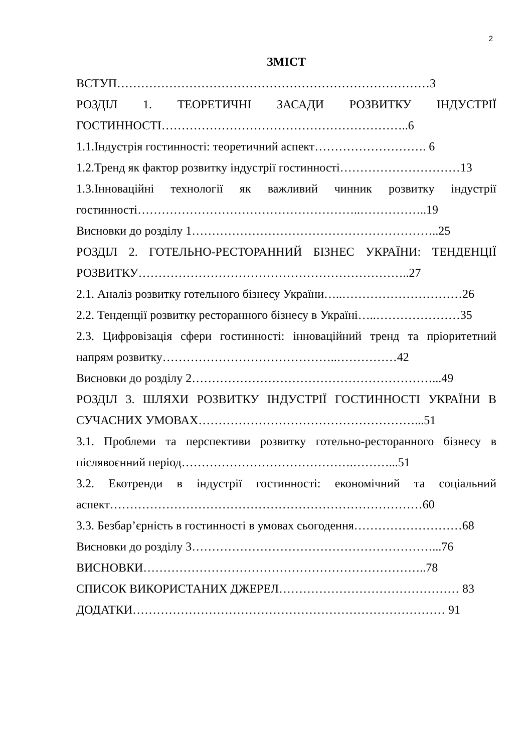2
ЗМІСТ
ВСТУП……………………………………………………………………3
РОЗДІЛ 1. ТЕОРЕТИЧНІ ЗАСАДИ РОЗВИТКУ ІНДУСТРІЇ
ГОСТИННОСТІ……………………………………………………..6
1.1.Індустрія гостинності: теоретичний аспект………………………. 6
1.2.Тренд як фактор розвитку індустрії гостинності…………………………13
1.3.Інноваційні технології як важливий чинник розвитку індустрії
гостинності………………………………………………..……………..19
Висновки до розділу 1……………………………………………………..25
РОЗДІЛ 2. ГОТЕЛЬНО-РЕСТОРАННИЙ БІЗНЕС УКРАЇНИ: ТЕНДЕНЦІЇ
РОЗВИТКУ…………………………………………………………..27
2.1. Аналіз розвитку готельного бізнесу України…..…………………………26
2.2. Тенденції розвитку ресторанного бізнесу в Україні…..…………………35
2.3. Цифровізація сфери гостинності: інноваційний тренд та пріоритетний
напрям розвитку……………………………………..……………42
Висновки до розділу 2……………………………………………………...49
РОЗДІЛ 3. ШЛЯХИ РОЗВИТКУ ІНДУСТРІЇ ГОСТИННОСТІ УКРАЇНИ В
СУЧАСНИХ УМОВАХ………………………………………………...51
3.1. Проблеми та перспективи розвитку готельно-ресторанного бізнесу в
післявоєнний період…………………………………….………...51
3.2. Екотренди в індустрії гостинності: економічний та соціальний
аспект……………………………………………………………………60
3.3. Безбар’єрність в гостинності в умовах сьогодення………………………68
Висновки до розділу 3……………………………………………………...76
ВИСНОВКИ……………………………………………………………..78
СПИСОК ВИКОРИСТАНИХ ДЖЕРЕЛ……………………………………… 83
ДОДАТКИ…………………………………………………………………… 91